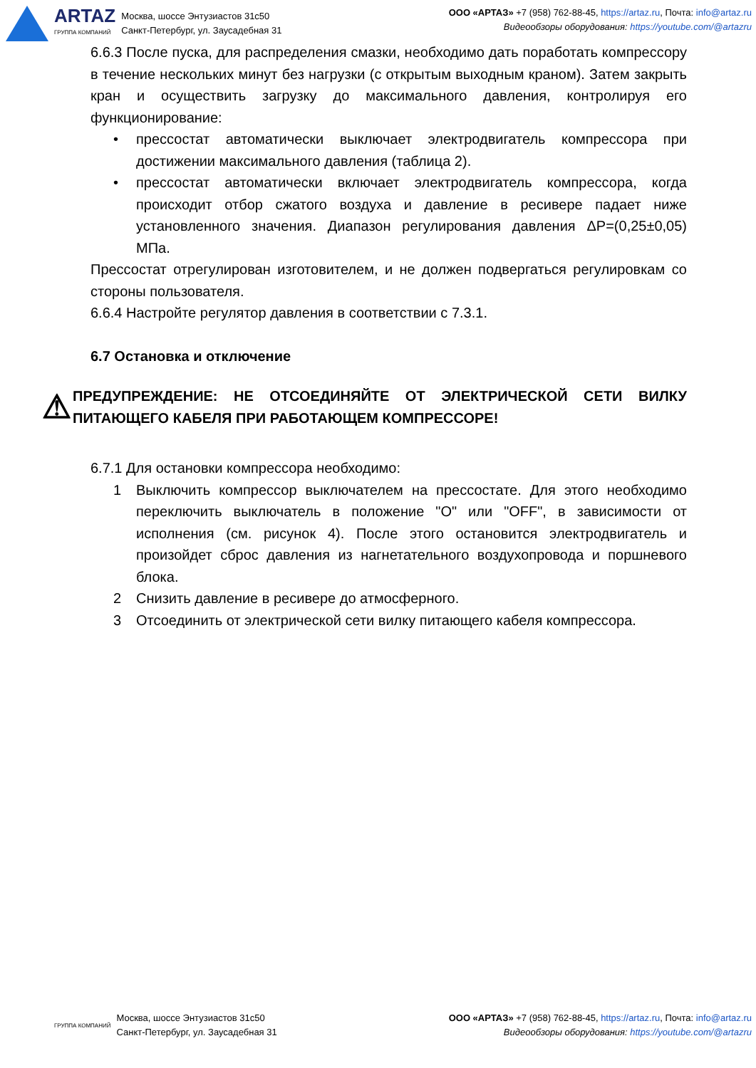ARTAZ
ГРУППА КОМПАНИЙ
Москва, шоссе Энтузиастов 31с50
Санкт-Петербург, ул. Заусадебная 31
ООО «АРТАЗ» +7 (958) 762-88-45, https://artaz.ru, Почта: info@artaz.ru
Видеообзоры оборудования: https://youtube.com/@artazru
6.6.3 После пуска, для распределения смазки, необходимо дать поработать компрессору в течение нескольких минут без нагрузки (с открытым выходным краном). Затем закрыть кран и осуществить загрузку до максимального давления, контролируя его функционирование:
• прессостат автоматически выключает электродвигатель компрессора при достижении максимального давления (таблица 2).
• прессостат автоматически включает электродвигатель компрессора, когда происходит отбор сжатого воздуха и давление в ресивере падает ниже установленного значения. Диапазон регулирования давления ΔP=(0,25±0,05) МПа.
Прессостат отрегулирован изготовителем, и не должен подвергаться регулировкам со стороны пользователя.
6.6.4 Настройте регулятор давления в соответствии с 7.3.1.
6.7 Остановка и отключение
⚠
ПРЕДУПРЕЖДЕНИЕ: НЕ ОТСОЕДИНЯЙТЕ ОТ ЭЛЕКТРИЧЕСКОЙ СЕТИ ВИЛКУ ПИТАЮЩЕГО КАБЕЛЯ ПРИ РАБОТАЮЩЕМ КОМПРЕССОРЕ!
6.7.1 Для остановки компрессора необходимо:
1 Выключить компрессор выключателем на прессостате. Для этого необходимо переключить выключатель в положение "O" или "OFF", в зависимости от исполнения (см. рисунок 4). После этого остановится электродвигатель и произойдет сброс давления из нагнетательного воздухопровода и поршневого блока.
2 Снизить давление в ресивере до атмосферного.
3 Отсоединить от электрической сети вилку питающего кабеля компрессора.
ГРУППА КОМПАНИЙ
Москва, шоссе Энтузиастов 31с50
Санкт-Петербург, ул. Заусадебная 31
ООО «АРТАЗ» +7 (958) 762-88-45, https://artaz.ru, Почта: info@artaz.ru
Видеообзоры оборудования: https://youtube.com/@artazru